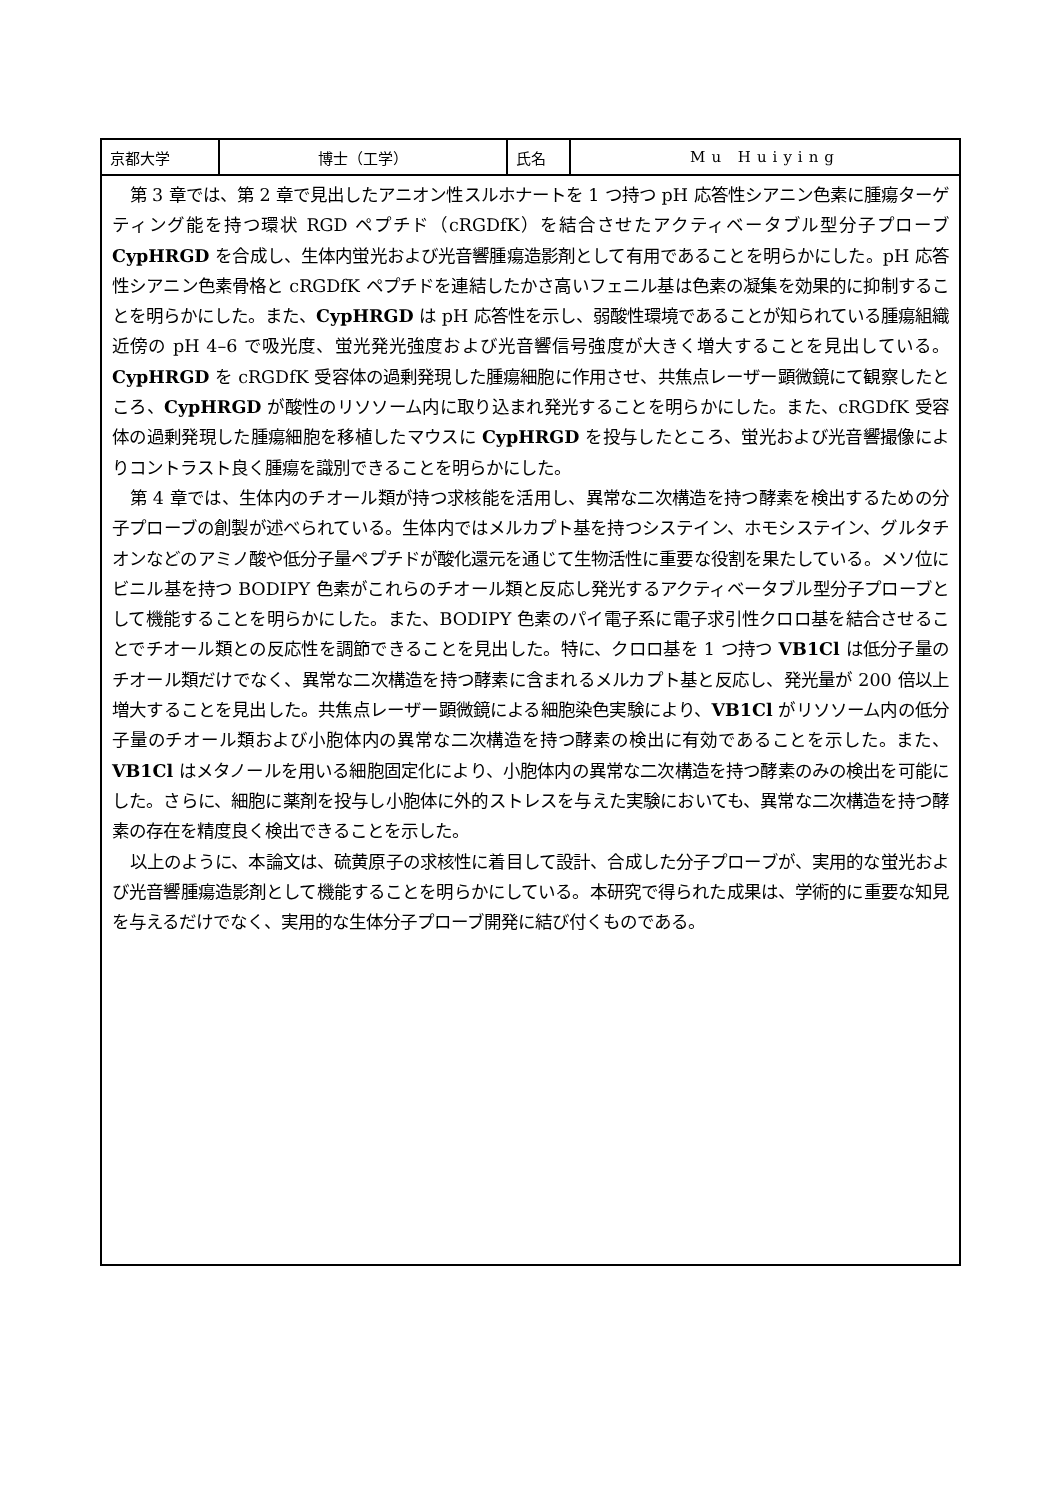| 京都大学 | 博士（工学） | 氏名 | Mu Huiying |
| 第 3 章では、第 2 章で見出したアニオン性スルホナートを 1 つ持つ pH 応答性シアニン色素に腫瘍ターゲティング能を持つ環状 RGD ペプチド（cRGDfK）を結合させたアクティベータブル型分子プローブ CypHRGD を合成し、生体内蛍光および光音響腫瘍造影剤として有用であることを明らかにした。pH 応答性シアニン色素骨格と cRGDfK ペプチドを連結したかさ高いフェニル基は色素の凝集を効果的に抑制することを明らかにした。また、 CypHRGD は pH 応答性を示し、弱酸性環境であることが知られている腫瘍組織近傍の pH 4–6 で吸光度、蛍光発光強度および光音響信号強度が大きく増大することを見出している。 CypHRGD を cRGDfK 受容体の過剰発現した腫瘍細胞に作用させ、共焦点レーザー顕微鏡にて観察したところ、 CypHRGD が酸性のリソソーム内に取り込まれ発光することを明らかにした。また、cRGDfK 受容体の過剰発現した腫瘍細胞を移植したマウスに CypHRGD を投与したところ、蛍光および光音響撮像によりコントラスト良く腫瘍を識別できることを明らかにした。 第 4 章では、生体内のチオール類が持つ求核能を活用し、異常な二次構造を持つ酵素を検出するための分子プローブの創製が述べられている。生体内ではメルカプト基を持つシステイン、ホモシステイン、グルタチオンなどのアミノ酸や低分子量ペプチドが酸化還元を通じて生物活性に重要な役割を果たしている。メソ位にビニル基を持つ BODIPY 色素がこれらのチオール類と反応し発光するアクティベータブル型分子プローブとして機能することを明らかにした。また、BODIPY 色素のパイ電子系に電子求引性クロロ基を結合させることでチオール類との反応性を調節できることを見出した。特に、クロロ基を 1 つ持つ VB1Cl は低分子量のチオール類だけでなく、異常な二次構造を持つ酵素に含まれるメルカプト基と反応し、発光量が 200 倍以上増大することを見出した。共焦点レーザー顕微鏡による細胞染色実験により、 VB1Cl がリソソーム内の低分子量のチオール類および小胞体内の異常な二次構造を持つ酵素の検出に有効であることを示した。また、 VB1Cl はメタノールを用いる細胞固定化により、小胞体内の異常な二次構造を持つ酵素のみの検出を可能にした。さらに、細胞に薬剤を投与し小胞体に外的ストレスを与えた実験においても、異常な二次構造を持つ酵素の存在を精度良く検出できることを示した。 以上のように、本論文は、硫黄原子の求核性に着目して設計、合成した分子プローブが、実用的な蛍光および光音響腫瘍造影剤として機能することを明らかにしている。本研究で得られた成果は、学術的に重要な知見を与えるだけでなく、実用的な生体分子プローブ開発に結び付くものである。 | | | |